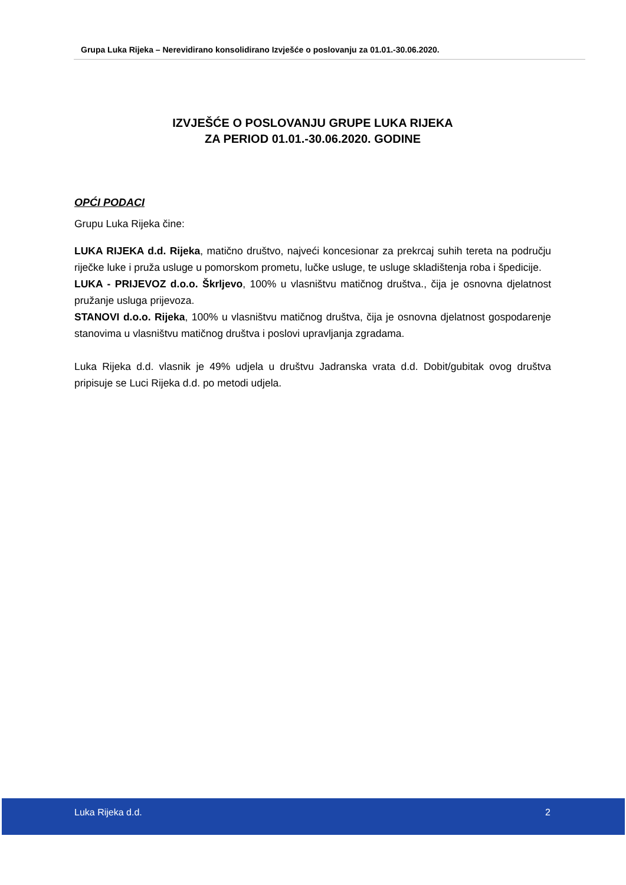Grupa Luka Rijeka – Nerevidirano konsolidirano Izvješće o poslovanju za 01.01.-30.06.2020.
IZVJEŠĆE O POSLOVANJU GRUPE LUKA RIJEKA
ZA PERIOD 01.01.-30.06.2020. GODINE
OPĆI PODACI
Grupu Luka Rijeka čine:
LUKA RIJEKA d.d. Rijeka, matično društvo, najveći koncesionar za prekrcaj suhih tereta na području riječke luke i pruža usluge u pomorskom prometu, lučke usluge, te usluge skladištenja roba i špedicije.
LUKA - PRIJEVOZ d.o.o. Škrljevo, 100% u vlasništvu matičnog društva., čija je osnovna djelatnost pružanje usluga prijevoza.
STANOVI d.o.o. Rijeka, 100% u vlasništvu matičnog društva, čija je osnovna djelatnost gospodarenje stanovima u vlasništvu matičnog društva i poslovi upravljanja zgradama.
Luka Rijeka d.d. vlasnik je 49% udjela u društvu Jadranska vrata d.d. Dobit/gubitak ovog društva pripisuje se Luci Rijeka d.d. po metodi udjela.
Luka Rijeka d.d. 2